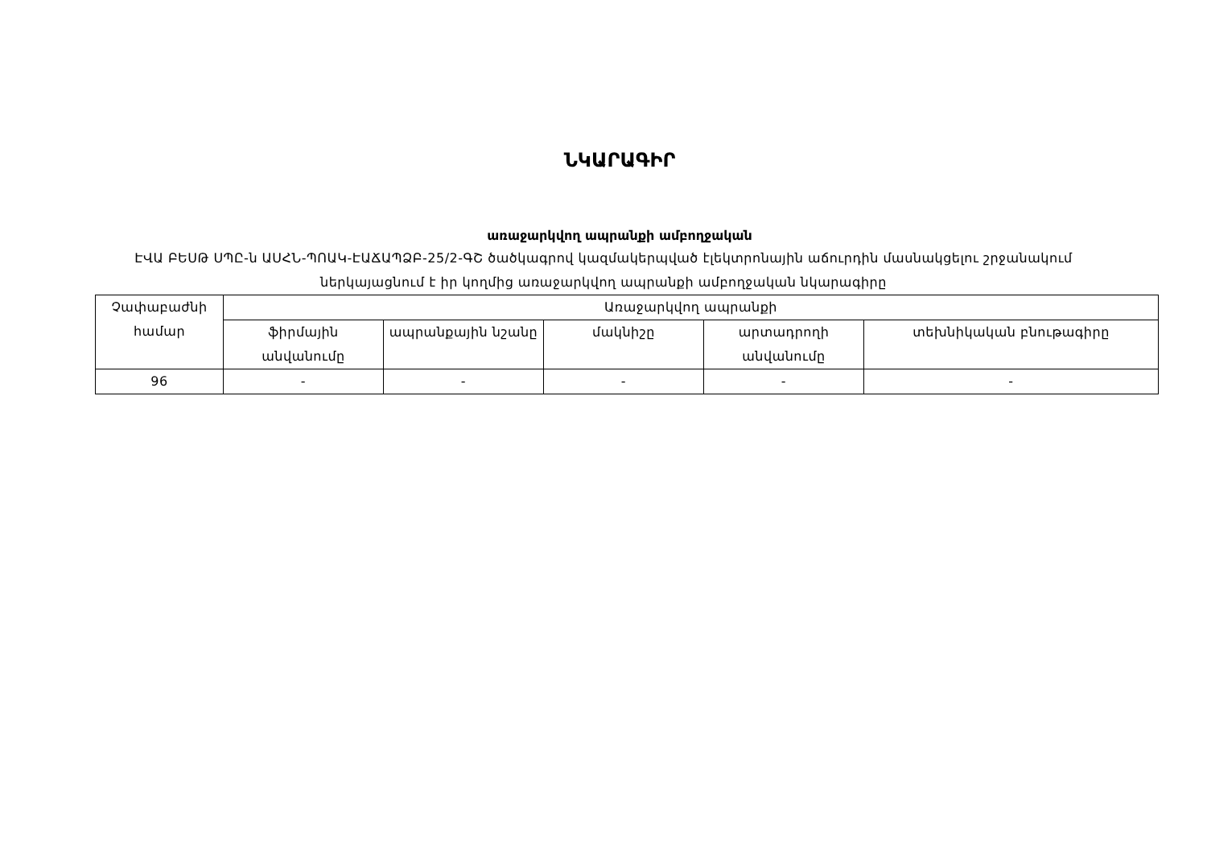ՆԿԱՐԱԳԻՐ
առաջարկվող ապրանքի ամբողջական
ԷՎԱ ԲԵՍԹ ՍՊԸ-ն ԱՍՀՆ-ՊՈԱԿ-ԷԱՃԱՊՁԲ-25/2-ԳՇ ծածկագրով կազմակերպված էլեկտրոնային աճուրդին մասնակցելու շրջանակում ներկայացնում է իր կողմից առաջարկվող ապրանքի ամբողջական նկարագիրը
| Չափաբաժնի համար | Առաջարկվող ապրանքի | | | | |
| --- | --- | --- | --- | --- | --- |
| | ֆիրմային անվանումը | ապրանքային նշանը | մակնիշը | արտադրողի անվանումը | տեխնիկական բնութագիրը |
| 96 | - | - | - | - | - |